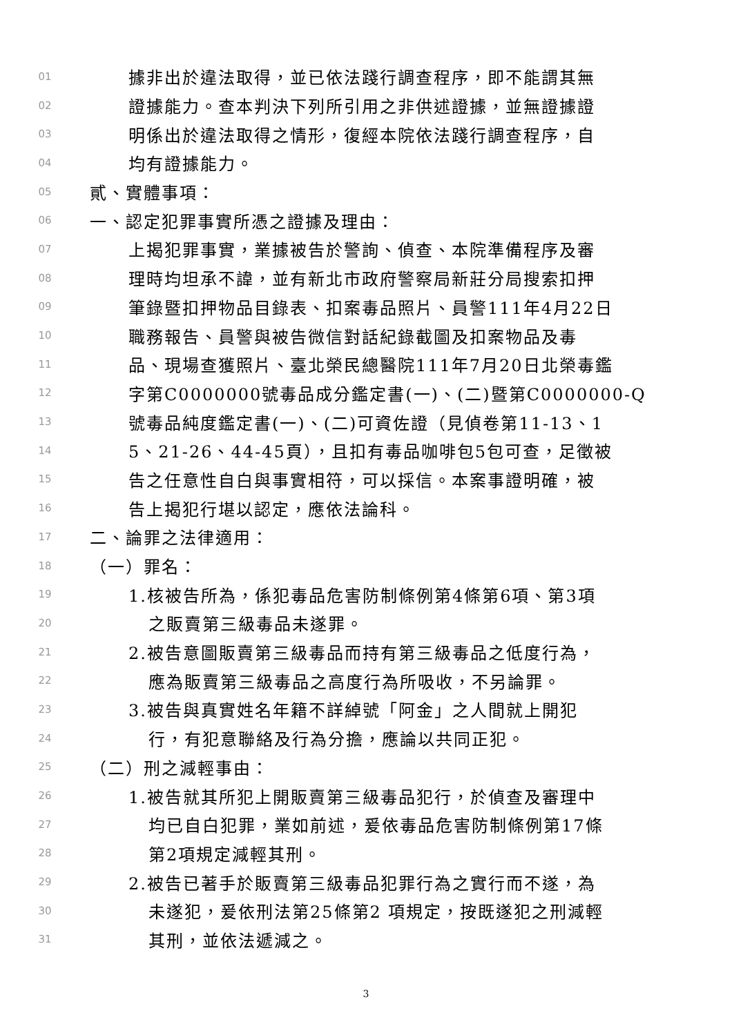01 據非出於違法取得，並已依法踐行調查程序，即不能謂其無
02 證據能力。查本判決下列所引用之非供述證據，並無證據證
03 明係出於違法取得之情形，復經本院依法踐行調查程序，自
04 均有證據能力。
05 貳、實體事項：
06 一、認定犯罪事實所憑之證據及理由：
07 上揭犯罪事實，業據被告於警詢、偵查、本院準備程序及審
08 理時均坦承不諱，並有新北市政府警察局新莊分局搜索扣押
09 筆錄暨扣押物品目錄表、扣案毒品照片、員警111年4月22日
10 職務報告、員警與被告微信對話紀錄截圖及扣案物品及毒
11 品、現場查獲照片、臺北榮民總醫院111年7月20日北榮毒鑑
12 字第C0000000號毒品成分鑑定書(一)、(二)暨第C0000000-Q
13 號毒品純度鑑定書(一)、(二)可資佐證（見偵卷第11-13、1
14 5、21-26、44-45頁），且扣有毒品咖啡包5包可查，足徵被
15 告之任意性自白與事實相符，可以採信。本案事證明確，被
16 告上揭犯行堪以認定，應依法論科。
17 二、論罪之法律適用：
18 （一）罪名：
19 1.核被告所為，係犯毒品危害防制條例第4條第6項、第3項
20 之販賣第三級毒品未遂罪。
21 2.被告意圖販賣第三級毒品而持有第三級毒品之低度行為，
22 應為販賣第三級毒品之高度行為所吸收，不另論罪。
23 3.被告與真實姓名年籍不詳綽號「阿金」之人間就上開犯
24 行，有犯意聯絡及行為分擔，應論以共同正犯。
25 （二）刑之減輕事由：
26 1.被告就其所犯上開販賣第三級毒品犯行，於偵查及審理中
27 均已自白犯罪，業如前述，爰依毒品危害防制條例第17條
28 第2項規定減輕其刑。
29 2.被告已著手於販賣第三級毒品犯罪行為之實行而不遂，為
30 未遂犯，爰依刑法第25條第2 項規定，按既遂犯之刑減輕
31 其刑，並依法遞減之。
3